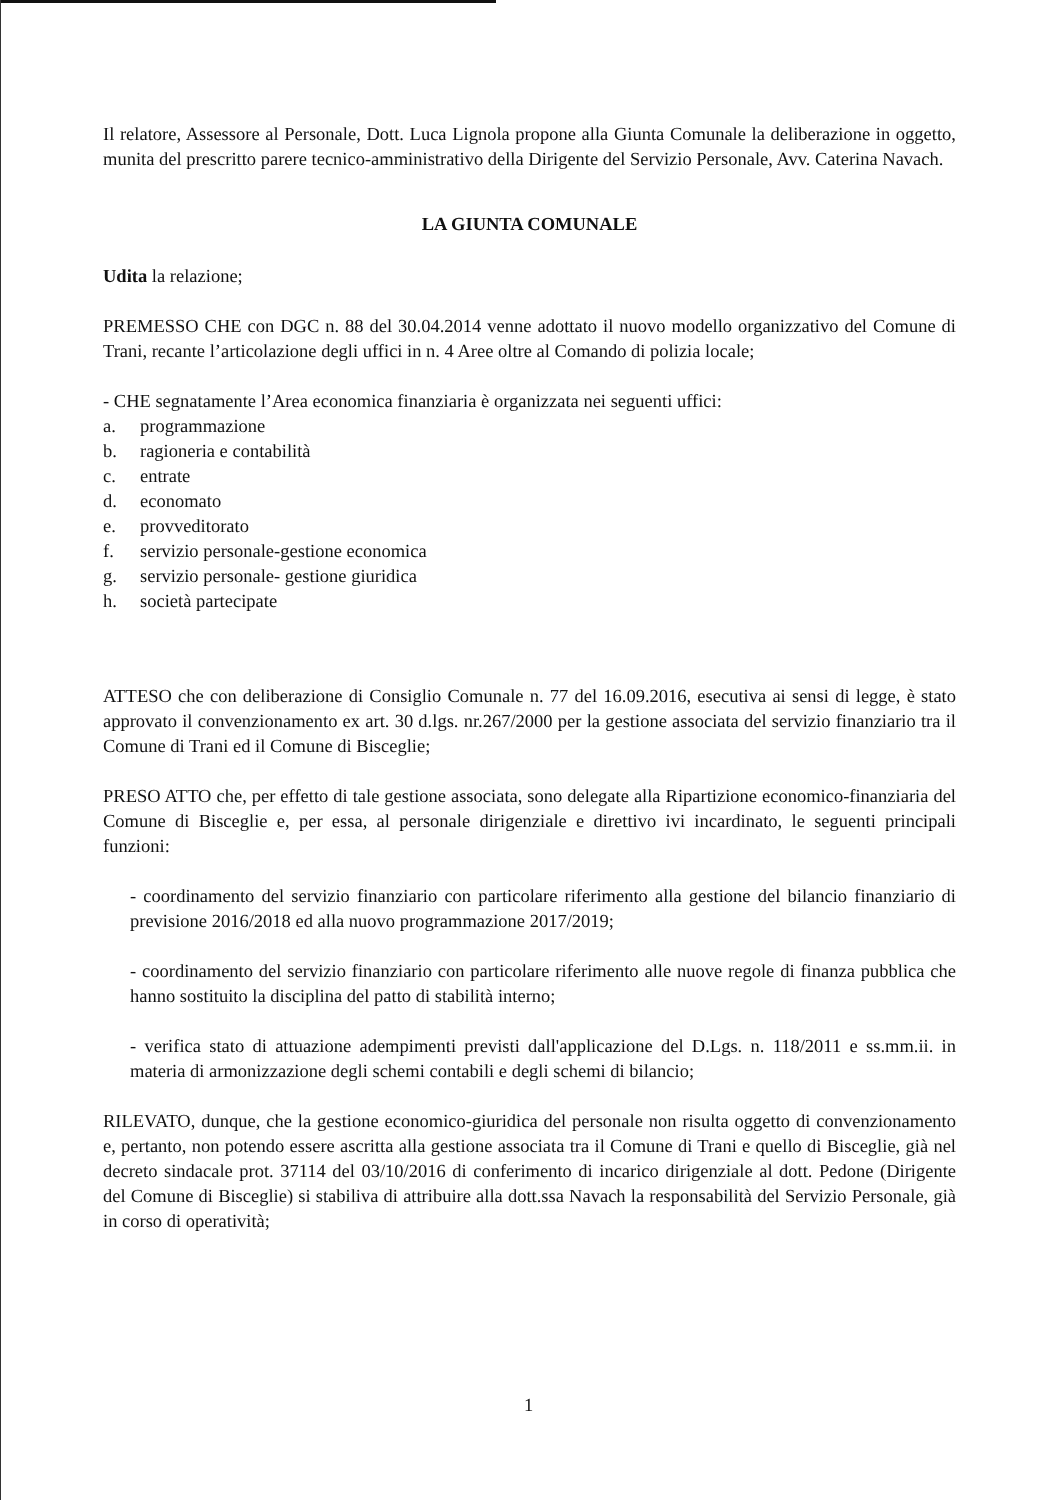Il relatore, Assessore al Personale, Dott. Luca Lignola propone alla Giunta Comunale la deliberazione in oggetto, munita del prescritto parere tecnico-amministrativo della Dirigente del Servizio Personale, Avv. Caterina Navach.
LA GIUNTA COMUNALE
Udita la relazione;
PREMESSO CHE con DGC n. 88 del 30.04.2014 venne adottato il nuovo modello organizzativo del Comune di Trani, recante l’articolazione degli uffici in n. 4 Aree oltre al Comando di polizia locale;
- CHE segnatamente l’Area economica finanziaria è organizzata nei seguenti uffici:
a. programmazione
b. ragioneria e contabilità
c. entrate
d. economato
e. provveditorato
f. servizio personale-gestione economica
g. servizio personale- gestione giuridica
h. società partecipate
ATTESO che con deliberazione di Consiglio Comunale n. 77 del 16.09.2016, esecutiva ai sensi di legge, è stato approvato il convenzionamento ex art. 30 d.lgs. nr.267/2000 per la gestione associata del servizio finanziario tra il Comune di Trani ed il Comune di Bisceglie;
PRESO ATTO che, per effetto di tale gestione associata, sono delegate alla Ripartizione economico-finanziaria del Comune di Bisceglie e, per essa, al personale dirigenziale e direttivo ivi incardinato, le seguenti principali funzioni:
- coordinamento del servizio finanziario con particolare riferimento alla gestione del bilancio finanziario di previsione 2016/2018 ed alla nuovo programmazione 2017/2019;
- coordinamento del servizio finanziario con particolare riferimento alle nuove regole di finanza pubblica che hanno sostituito la disciplina del patto di stabilità interno;
- verifica stato di attuazione adempimenti previsti dall'applicazione del D.Lgs. n. 118/2011 e ss.mm.ii. in materia di armonizzazione degli schemi contabili e degli schemi di bilancio;
RILEVATO, dunque, che la gestione economico-giuridica del personale non risulta oggetto di convenzionamento e, pertanto, non potendo essere ascritta alla gestione associata tra il Comune di Trani e quello di Bisceglie, già nel decreto sindacale prot. 37114 del 03/10/2016 di conferimento di incarico dirigenziale al dott. Pedone (Dirigente del Comune di Bisceglie) si stabiliva di attribuire alla dott.ssa Navach la responsabilità del Servizio Personale, già in corso di operatività;
1